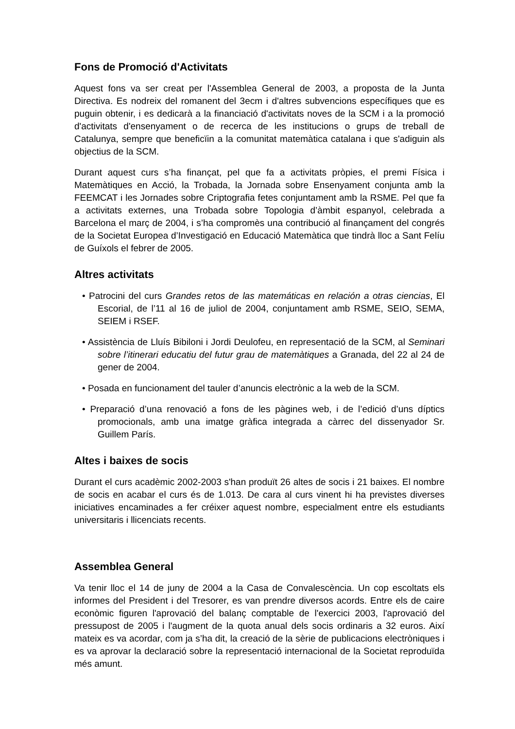Fons de Promoció d'Activitats
Aquest fons va ser creat per l'Assemblea General de 2003, a proposta de la Junta Directiva. Es nodreix del romanent del 3ecm i d'altres subvencions específiques que es puguin obtenir, i es dedicarà a la financiació d'activitats noves de la SCM i a la promoció d'activitats d'ensenyament o de recerca de les institucions o grups de treball de Catalunya, sempre que beneficïin a la comunitat matemàtica catalana i que s'adiguin als objectius de la SCM.
Durant aquest curs s’ha finançat, pel que fa a activitats pròpies, el premi Física i Matemàtiques en Acció, la Trobada, la Jornada sobre Ensenyament conjunta amb la FEEMCAT i les Jornades sobre Criptografia fetes conjuntament amb la RSME. Pel que fa a activitats externes, una Trobada sobre Topologia d’àmbit espanyol, celebrada a Barcelona el març de 2004, i s’ha compromès una contribució al finançament del congrés de la Societat Europea d’Investigació en Educació Matemàtica que tindrà lloc a Sant Felíu de Guíxols el febrer de 2005.
Altres activitats
• Patrocini del curs Grandes retos de las matemáticas en relación a otras ciencias, El Escorial, de l’11 al 16 de juliol de 2004, conjuntament amb RSME, SEIO, SEMA, SEIEM i RSEF.
• Assistència de Lluís Bibiloni i Jordi Deulofeu, en representació de la SCM, al Seminari sobre l’itinerari educatiu del futur grau de matemàtiques a Granada, del 22 al 24 de gener de 2004.
• Posada en funcionament del tauler d’anuncis electrònic a la web de la SCM.
• Preparació d’una renovació a fons de les pàgines web, i de l’edició d’uns díptics promocionals, amb una imatge gràfica integrada a càrrec del dissenyador Sr. Guillem París.
Altes i baixes de socis
Durant el curs acadèmic 2002-2003 s'han produït 26 altes de socis i 21 baixes. El nombre de socis en acabar el curs és de 1.013. De cara al curs vinent hi ha previstes diverses iniciatives encaminades a fer créixer aquest nombre, especialment entre els estudiants universitaris i llicenciats recents.
Assemblea General
Va tenir lloc el 14 de juny de 2004 a la Casa de Convalescència. Un cop escoltats els informes del President i del Tresorer, es van prendre diversos acords. Entre els de caire econòmic figuren l'aprovació del balanç comptable de l'exercici 2003, l'aprovació del pressupost de 2005 i l'augment de la quota anual dels socis ordinaris a 32 euros. Així mateix es va acordar, com ja s’ha dit, la creació de la sèrie de publicacions electròniques i es va aprovar la declaració sobre la representació internacional de la Societat reproduïda més amunt.